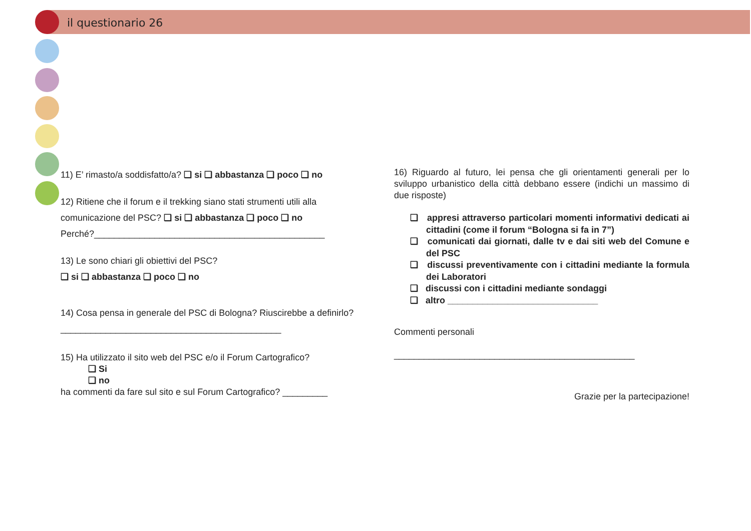il questionario 26
11) E’ rimasto/a soddisfatto/a? ❑ si ❑ abbastanza ❑ poco ❑ no
12) Ritiene che il forum e il trekking siano stati strumenti utili alla comunicazione del PSC? ❑ si ❑ abbastanza ❑ poco ❑ no
Perché?______________________________________________
13) Le sono chiari gli obiettivi del PSC?
❑ si ❑ abbastanza ❑ poco ❑ no
14) Cosa pensa in generale del PSC di Bologna? Riuscirebbe a definirlo?
____________________________________________
15) Ha utilizzato il sito web del PSC e/o il Forum Cartografico?
❑ Si
❑ no
ha commenti da fare sul sito e sul Forum Cartografico? _________
16) Riguardo al futuro, lei pensa che gli orientamenti generali per lo sviluppo urbanistico della città debbano essere (indichi un massimo di due risposte)
❑ appresi attraverso particolari momenti informativi dedicati ai cittadini (come il forum “Bologna si fa in 7”)
❑ comunicati dai giornati, dalle tv e dai siti web del Comune e del PSC
❑ discussi preventivamente con i cittadini mediante la formula dei Laboratori
❑ discussi con i cittadini mediante sondaggi
❑ altro ______________________________
Commenti personali
________________________________________________
Grazie per la partecipazione!